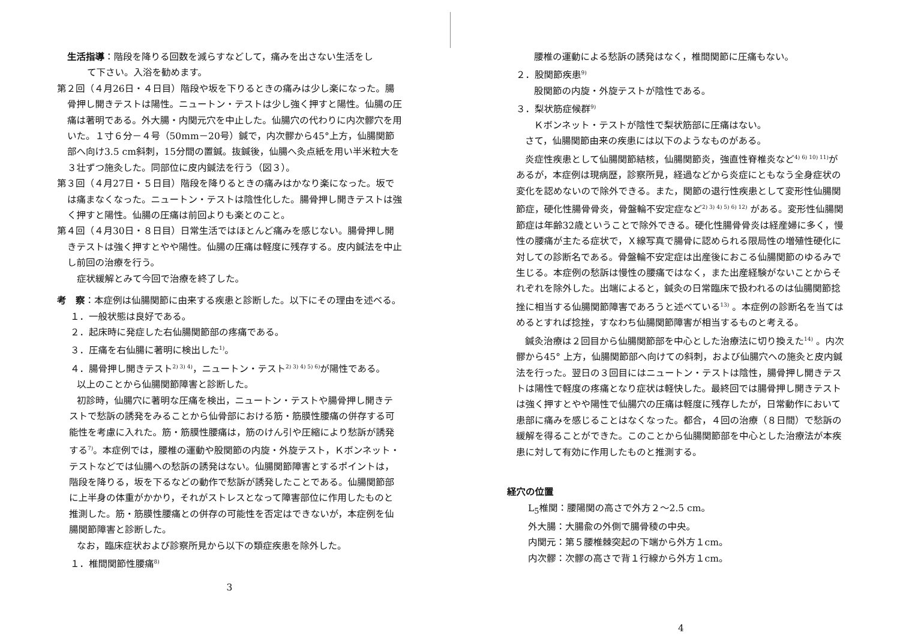生活指導：階段を降りる回数を減らすなどして，痛みを出さない生活をし
て下さい。入浴を勧めます。
第２回（４月26日・４日目）階段や坂を下りるときの痛みは少し楽になった。腸骨押し開きテストは陽性。ニュートン・テストは少し強く押すと陽性。仙腸の圧痛は著明である。外大腸・内関元穴を中止した。仙腸穴の代わりに内次髎穴を用いた。１寸６分－４号（50mm－20号）鍼で，内次髎から45°上方，仙腸関節部へ向け3.5 cm斜刺，15分間の置鍼。抜鍼後，仙腸へ灸点紙を用い半米粒大を３壮ずつ施灸した。同部位に皮内鍼法を行う（図３）。
第３回（４月27日・５日目）階段を降りるときの痛みはかなり楽になった。坂では痛まなくなった。ニュートン・テストは陰性化した。腸骨押し開きテストは強く押すと陽性。仙腸の圧痛は前回よりも楽とのこと。
第４回（４月30日・８日目）日常生活ではほとんど痛みを感じない。腸骨押し開きテストは強く押すとやや陽性。仙腸の圧痛は軽度に残存する。皮内鍼法を中止し前回の治療を行う。
症状緩解とみて今回で治療を終了した。
考　察：本症例は仙腸関節に由来する疾患と診断した。以下にその理由を述べる。
１．一般状態は良好である。
２．起床時に発症した右仙腸関節部の疼痛である。
３．圧痛を右仙腸に著明に検出した<sup>1)</sup>。
４．腸骨押し開きテスト<sup>2) 3) 4)</sup>，ニュートン・テスト<sup>2) 3) 4) 5) 6)</sup>が陽性である。
以上のことから仙腸関節障害と診断した。
初診時，仙腸穴に著明な圧痛を検出，ニュートン・テストや腸骨押し開きテストで愁訴の誘発をみることから仙骨部における筋・筋膜性腰痛の併存する可能性を考慮に入れた。筋・筋膜性腰痛は，筋のけん引や圧縮により愁訴が誘発する<sup>7)</sup>。本症例では，腰椎の運動や股関節の内旋・外旋テスト，Ｋボンネット・テストなどでは仙腸への愁訴の誘発はない。仙腸関節障害とするポイントは，階段を降りる，坂を下るなどの動作で愁訴が誘発したことである。仙腸関節部に上半身の体重がかかり，それがストレスとなって障害部位に作用したものと推測した。筋・筋膜性腰痛との併存の可能性を否定はできないが，本症例を仙腸関節障害と診断した。
なお，臨床症状および診察所見から以下の類症疾患を除外した。
１．椎間関節性腰痛<sup>8)</sup>
3
腰椎の運動による愁訴の誘発はなく，椎間関節に圧痛もない。
２．股関節疾患<sup>9)</sup>
股関節の内旋・外旋テストが陰性である。
３．梨状筋症候群<sup>9)</sup>
Ｋボンネット・テストが陰性で梨状筋部に圧痛はない。
さて，仙腸関節由来の疾患には以下のようなものがある。
炎症性疾患として仙腸関節結核，仙腸関節炎，強直性脊椎炎など<sup>4) 6) 10) 11)</sup>があるが，本症例は現病歴，診察所見，経過などから炎症にともなう全身症状の変化を認めないので除外できる。また，関節の退行性疾患として変形性仙腸関節症，硬化性腸骨骨炎，骨盤輪不安定症など<sup>2) 3) 4) 5) 6) 12)</sup> がある。変形性仙腸関節症は年齢32歳ということで除外できる。硬化性腸骨骨炎は経産婦に多く，慢性の腰痛が主たる症状で，Ｘ線写真で腸骨に認められる限局性の増殖性硬化に対しての診断名である。骨盤輪不安定症は出産後におこる仙腸関節のゆるみで生じる。本症例の愁訴は慢性の腰痛ではなく，また出産経験がないことからそれぞれを除外した。出端によると，鍼灸の日常臨床で扱われるのは仙腸関節捻挫に相当する仙腸関節障害であろうと述べている<sup>13)</sup> 。本症例の診断名を当てはめるとすれば捻挫，すなわち仙腸関節障害が相当するものと考える。
鍼灸治療は２回目から仙腸関節部を中心とした治療法に切り換えた<sup>14)</sup> 。内次髎から45° 上方，仙腸関節部へ向けての斜刺，および仙腸穴への施灸と皮内鍼法を行った。翌日の３回目にはニュートン・テストは陰性，腸骨押し開きテストは陽性で軽度の疼痛となり症状は軽快した。最終回では腸骨押し開きテストは強く押すとやや陽性で仙腸穴の圧痛は軽度に残存したが，日常動作において患部に痛みを感じることはなくなった。都合，４回の治療（８日間）で愁訴の緩解を得ることができた。このことから仙腸関節部を中心とした治療法が本疾患に対して有効に作用したものと推測する。
経穴の位置
L<sub>5</sub>椎関：腰陽関の高さで外方２～2.5 cm。
外大腸：大腸兪の外側で腸骨稜の中央。
内関元：第５腰椎棘突起の下端から外方１cm。
内次髎：次髎の高さで背１行線から外方１cm。
4